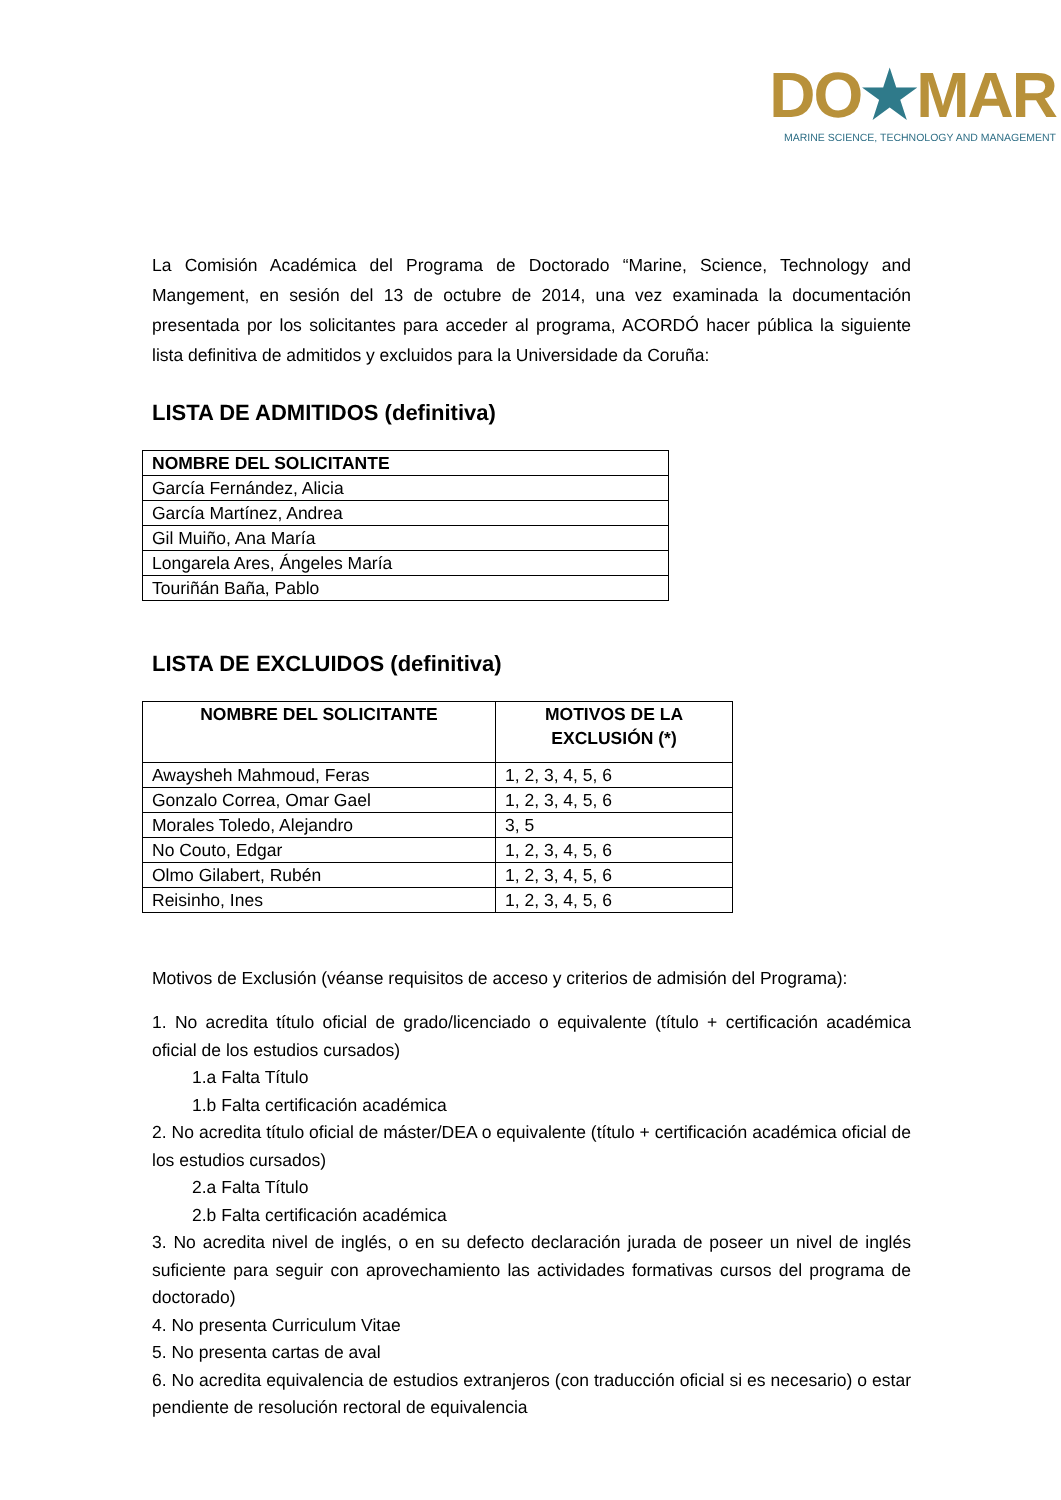DO★MAR
MARINE SCIENCE, TECHNOLOGY AND MANAGEMENT
La Comisión Académica del Programa de Doctorado “Marine, Science, Technology and Mangement, en sesión del 13 de octubre de 2014, una vez examinada la documentación presentada por los solicitantes para acceder al programa, ACORDÓ hacer pública la siguiente lista definitiva de admitidos y excluidos para la Universidade da Coruña:
LISTA DE ADMITIDOS (definitiva)
| NOMBRE DEL SOLICITANTE |
| --- |
| García Fernández, Alicia |
| García Martínez, Andrea |
| Gil Muiño, Ana María |
| Longarela Ares, Ángeles María |
| Touriñán Baña, Pablo |
LISTA DE EXCLUIDOS (definitiva)
| NOMBRE DEL SOLICITANTE | MOTIVOS DE LA EXCLUSIÓN (*) |
| --- | --- |
| Awaysheh Mahmoud, Feras | 1, 2, 3, 4, 5, 6 |
| Gonzalo Correa, Omar Gael | 1, 2, 3, 4, 5, 6 |
| Morales Toledo, Alejandro | 3, 5 |
| No Couto, Edgar | 1, 2, 3, 4, 5, 6 |
| Olmo Gilabert, Rubén | 1, 2, 3, 4, 5, 6 |
| Reisinho, Ines | 1, 2, 3, 4, 5, 6 |
Motivos de Exclusión (véanse requisitos de acceso y criterios de admisión del Programa):
1. No acredita título oficial de grado/licenciado o equivalente (título + certificación académica oficial de los estudios cursados)
1.a Falta Título
1.b Falta certificación académica
2. No acredita título oficial de máster/DEA o equivalente (título + certificación académica oficial de los estudios cursados)
2.a Falta Título
2.b Falta certificación académica
3. No acredita nivel de inglés, o en su defecto declaración jurada de poseer un nivel de inglés suficiente para seguir con aprovechamiento las actividades formativas cursos del programa de doctorado)
4. No presenta Curriculum Vitae
5. No presenta cartas de aval
6. No acredita equivalencia de estudios extranjeros (con traducción oficial si es necesario) o estar pendiente de resolución rectoral de equivalencia